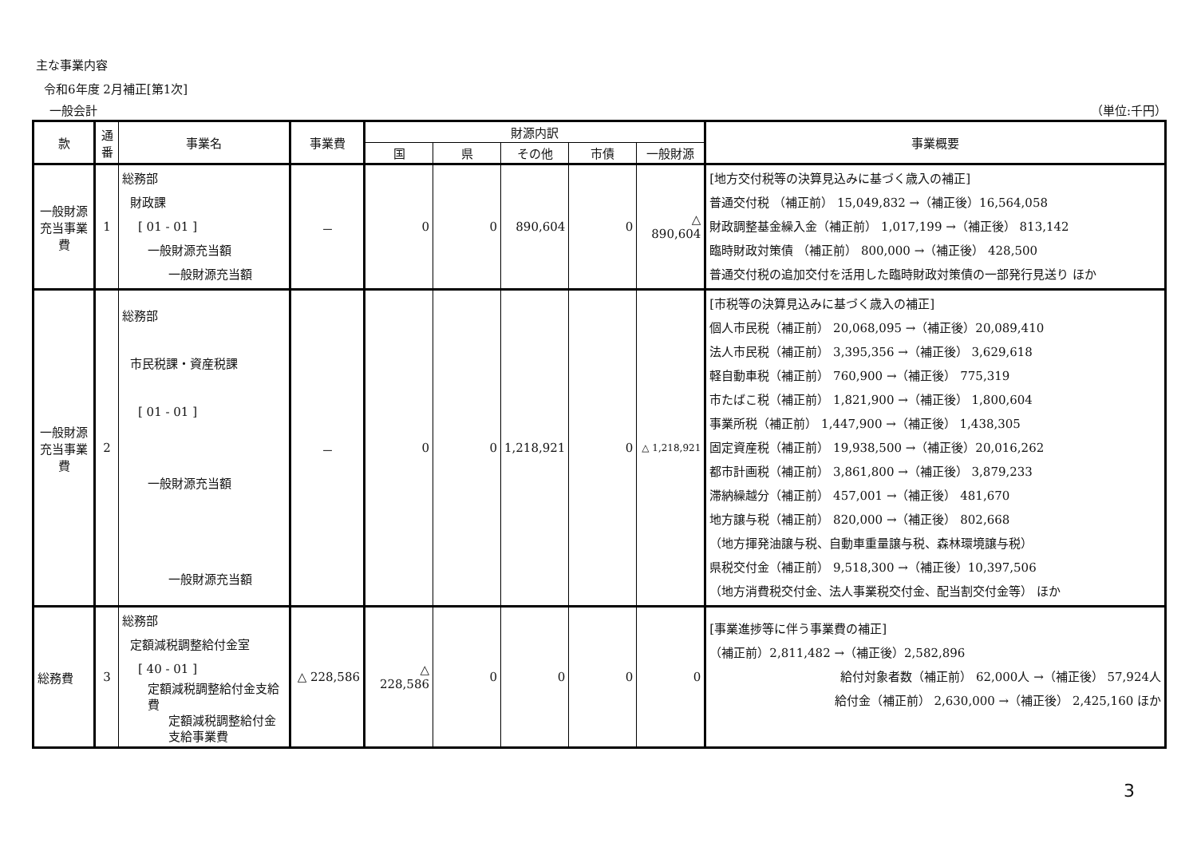主な事業内容
令和6年度 2月補正[第1次]
一般会計 （単位:千円）
| 款 | 通番 | 事業名 | 事業費 | 財源内訳 | | | | | 事業概要 |
| --- | --- | --- | --- | --- | --- | --- | --- | --- | --- |
| | | | | 国 | 県 | その他 | 市債 | 一般財源 | |
| 一般財源充当事業費 | 1 | 総務部 財政課 [ 01 - 01 ] 一般財源充当額 一般財源充当額 | － | 0 | 0 | 890,604 | 0 | △ 890,604 | [地方交付税等の決算見込みに基づく歳入の補正] 普通交付税 （補正前） 15,049,832 →（補正後）16,564,058 財政調整基金繰入金（補正前） 1,017,199 →（補正後） 813,142 臨時財政対策債 （補正前） 800,000 →（補正後） 428,500 普通交付税の追加交付を活用した臨時財政対策債の一部発行見送り ほか |
| 一般財源充当事業費 | 2 | 総務部 市民税課・資産税課 [ 01 - 01 ] 一般財源充当額 一般財源充当額 | － | 0 | 0 | 1,218,921 | 0 | △ 1,218,921 | [市税等の決算見込みに基づく歳入の補正] 個人市民税（補正前） 20,068,095 →（補正後）20,089,410 法人市民税（補正前） 3,395,356 →（補正後） 3,629,618 軽自動車税（補正前） 760,900 →（補正後） 775,319 市たばこ税（補正前） 1,821,900 →（補正後） 1,800,604 事業所税（補正前） 1,447,900 →（補正後） 1,438,305 固定資産税（補正前） 19,938,500 →（補正後）20,016,262 都市計画税（補正前） 3,861,800 →（補正後） 3,879,233 滞納繰越分（補正前） 457,001 →（補正後） 481,670 地方譲与税（補正前） 820,000 →（補正後） 802,668 （地方揮発油譲与税、自動車重量譲与税、森林環境譲与税） 県税交付金（補正前） 9,518,300 →（補正後）10,397,506 （地方消費税交付金、法人事業税交付金、配当割交付金等） ほか |
| 総務費 | 3 | 総務部 定額減税調整給付金室 [ 40 - 01 ] 定額減税調整給付金支給費 定額減税調整給付金支給事業費 | △ 228,586 | △ 228,586 | 0 | 0 | 0 | 0 | [事業進捗等に伴う事業費の補正] （補正前）2,811,482 →（補正後）2,582,896 給付対象者数（補正前） 62,000人 →（補正後） 57,924人 給付金（補正前） 2,630,000 →（補正後） 2,425,160 ほか |
3